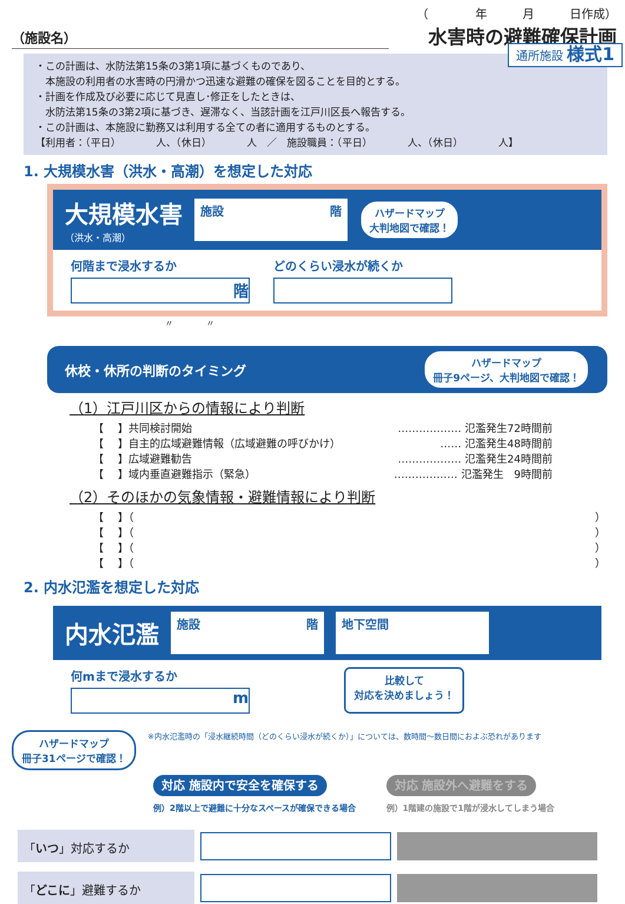（　　　　年　　　月　　　日作成）
（施設名）
水害時の避難確保計画
通所施設 様式1
・この計画は、水防法第15条の3第1項に基づくものであり、
　本施設の利用者の水害時の円滑かつ迅速な避難の確保を図ることを目的とする。
・計画を作成及び必要に応じて見直し･修正をしたときは、
　水防法第15条の3第2項に基づき、遅滞なく、当該計画を江戸川区長へ報告する。
・この計画は、本施設に勤務又は利用する全ての者に適用するものとする。
【利用者：（平日）　　　　人、（休日）　　　　人　／　施設職員：（平日）　　　　人、（休日）　　　　人】
1. 大規模水害（洪水・高潮）を想定した対応
大規模水害
（洪水・高潮）
施設 階
ハザードマップ
大判地図で確認！
何階まで浸水するか
階
どのくらい浸水が続くか
〃　　　　〃
休校・休所の判断のタイミング ハザードマップ
冊子9ページ、大判地図で確認！
（1）江戸川区からの情報により判断
【　 】共同検討開始 ……………… 氾濫発生72時間前
【　 】自主的広域避難情報（広域避難の呼びかけ） …… 氾濫発生48時間前
【　 】広域避難勧告 ……………… 氾濫発生24時間前
【　 】域内垂直避難指示（緊急） ……………… 氾濫発生　9時間前
（2）そのほかの気象情報・避難情報により判断
【　 】（ ）
【　 】（ ）
【　 】（ ）
【　 】（ ）
2. 内水氾濫を想定した対応
内水氾濫
施設 階 地下空間
何mまで浸水するか
m
比較して
対応を決めましょう！
ハザードマップ
冊子31ページで確認！
※内水氾濫時の「浸水継続時間（どのくらい浸水が続くか）」については、数時間～数日間におよぶ恐れがあります
対応 施設内で安全を確保する
例）2階以上で避難に十分なスペースが確保できる場合
対応 施設外へ避難をする
例）1階建の施設で1階が浸水してしまう場合
「いつ」対応するか
「どこに」避難するか